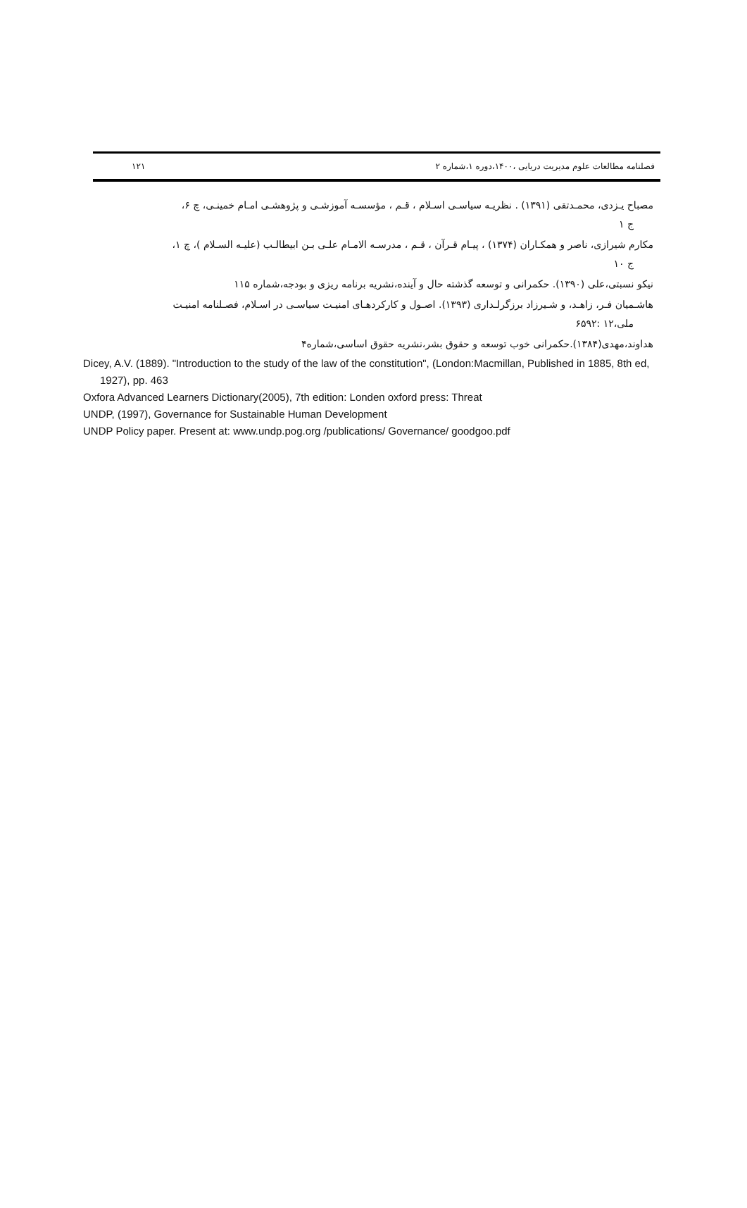۱۲۱ فصلنامه مطالعات علوم مدیریت دریایی ،۱۴۰۰،دوره ۱،شماره ۲
مصباح یـزدی، محمـدتقی (۱۳۹۱) . نظریـه سیاسـی اسـلام ، قـم ، مؤسسـه آموزشـی و پژوهشـی امـام خمینـی، چ ۶،
ج ۱
مکارم شیرازی، ناصر و همکـاران (۱۳۷۴) ، پیـام قـرآن ، قـم ، مدرسـه الامـام علـی بـن ابیطالـب (علیـه السـلام )، چ ۱،
ج ۱۰
نیکو نسبتی،علی (۱۳۹۰). حکمرانی و توسعه گذشته حال و آینده،نشریه برنامه ریزی و بودجه،شماره ۱۱۵
هاشـمیان فـر، زاهـد، و شـیرزاد برزگرلـداری (۱۳۹۳). اصـول و کارکردهـای امنیـت سیاسـی در اسـلام، فصـلنامه امنیـت
ملی،۱۲ :۶۵۹۲
هداوند،مهدی(۱۳۸۴).حکمرانی خوب توسعه و حقوق بشر،نشریه حقوق اساسی،شماره۴
Dicey, A.V. (1889). "Introduction to the study of the law of the constitution", (London:Macmillan, Published in 1885, 8th ed, 1927), pp. 463
Oxfora Advanced Learners Dictionary(2005), 7th edition: Londen oxford press: Threat
UNDP, (1997), Governance for Sustainable Human Development
UNDP Policy paper. Present at: www.undp.pog.org /publications/ Governance/ goodgoo.pdf